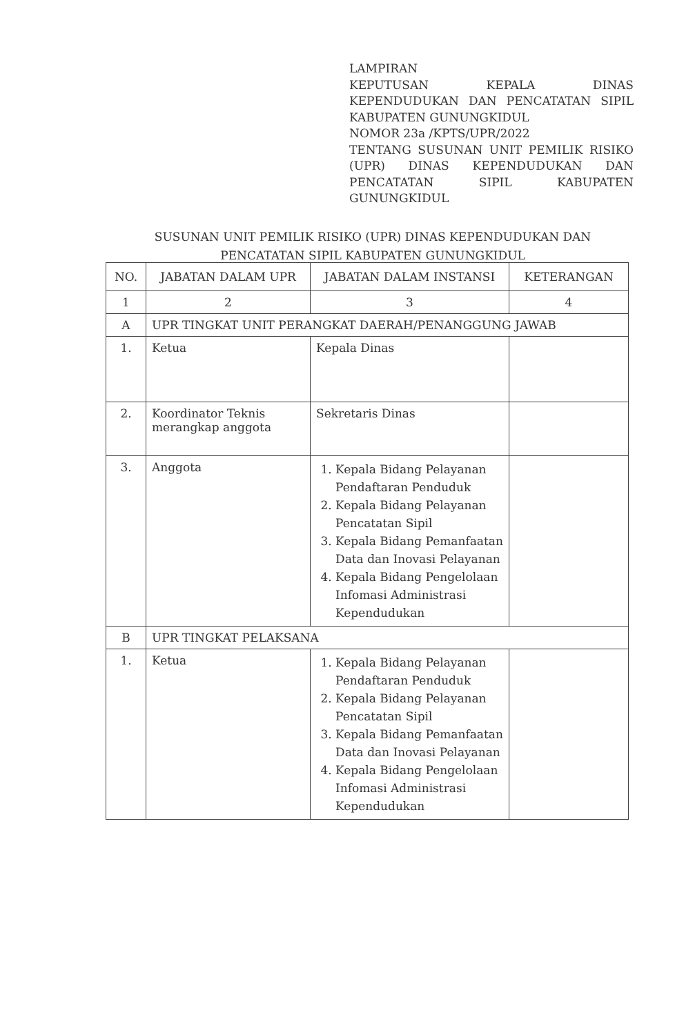LAMPIRAN
KEPUTUSAN KEPALA DINAS KEPENDUDUKAN DAN PENCATATAN SIPIL KABUPATEN GUNUNGKIDUL
NOMOR 23a /KPTS/UPR/2022
TENTANG SUSUNAN UNIT PEMILIK RISIKO (UPR) DINAS KEPENDUDUKAN DAN PENCATATAN SIPIL KABUPATEN GUNUNGKIDUL
SUSUNAN UNIT PEMILIK RISIKO (UPR) DINAS KEPENDUDUKAN DAN
PENCATATAN SIPIL KABUPATEN GUNUNGKIDUL
| NO. | JABATAN DALAM UPR | JABATAN DALAM INSTANSI | KETERANGAN |
| --- | --- | --- | --- |
| 1 | 2 | 3 | 4 |
| A | UPR TINGKAT UNIT PERANGKAT DAERAH/PENANGGUNG JAWAB | | |
| 1. | Ketua | Kepala Dinas | |
| 2. | Koordinator Teknis merangkap anggota | Sekretaris Dinas | |
| 3. | Anggota | 1. Kepala Bidang Pelayanan Pendaftaran Penduduk 2. Kepala Bidang Pelayanan Pencatatan Sipil 3. Kepala Bidang Pemanfaatan Data dan Inovasi Pelayanan 4. Kepala Bidang Pengelolaan Infomasi Administrasi Kependudukan | |
| B | UPR TINGKAT PELAKSANA | | |
| 1. | Ketua | 1. Kepala Bidang Pelayanan Pendaftaran Penduduk 2. Kepala Bidang Pelayanan Pencatatan Sipil 3. Kepala Bidang Pemanfaatan Data dan Inovasi Pelayanan 4. Kepala Bidang Pengelolaan Infomasi Administrasi Kependudukan | |